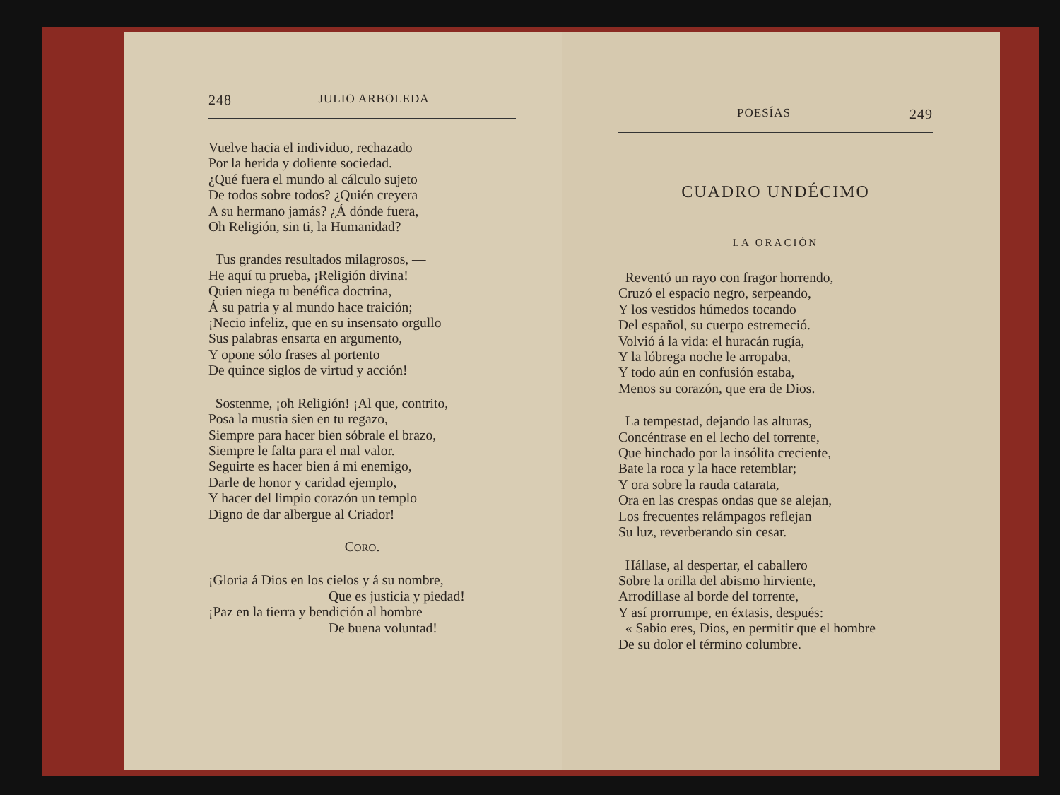248 JULIO ARBOLEDA
Vuelve hacia el individuo, rechazado
Por la herida y doliente sociedad.
¿Qué fuera el mundo al cálculo sujeto
De todos sobre todos? ¿Quién creyera
A su hermano jamás? ¿Á dónde fuera,
Oh Religión, sin ti, la Humanidad?
Tus grandes resultados milagrosos, —
He aquí tu prueba, ¡Religión divina!
Quien niega tu benéfica doctrina,
Á su patria y al mundo hace traición;
¡Necio infeliz, que en su insensato orgullo
Sus palabras ensarta en argumento,
Y opone sólo frases al portento
De quince siglos de virtud y acción!
Sostenme, ¡oh Religión! ¡Al que, contrito,
Posa la mustia sien en tu regazo,
Siempre para hacer bien sóbrale el brazo,
Siempre le falta para el mal valor.
Seguirte es hacer bien á mi enemigo,
Darle de honor y caridad ejemplo,
Y hacer del limpio corazón un templo
Digno de dar albergue al Criador!
CORO.
¡Gloria á Dios en los cielos y á su nombre,
Que es justicia y piedad!
¡Paz en la tierra y bendición al hombre
De buena voluntad!
POESÍAS 249
CUADRO UNDÉCIMO
LA ORACIÓN
Reventó un rayo con fragor horrendo,
Cruzó el espacio negro, serpeando,
Y los vestidos húmedos tocando
Del español, su cuerpo estremeció.
Volvió á la vida: el huracán rugía,
Y la lóbrega noche le arropaba,
Y todo aún en confusión estaba,
Menos su corazón, que era de Dios.
La tempestad, dejando las alturas,
Concéntrase en el lecho del torrente,
Que hinchado por la insólita creciente,
Bate la roca y la hace retemblar;
Y ora sobre la rauda catarata,
Ora en las crespas ondas que se alejan,
Los frecuentes relámpagos reflejan
Su luz, reverberando sin cesar.
Hállase, al despertar, el caballero
Sobre la orilla del abismo hirviente,
Arrodíllase al borde del torrente,
Y así prorrumpe, en éxtasis, después:
« Sabio eres, Dios, en permitir que el hombre
De su dolor el término columbre.